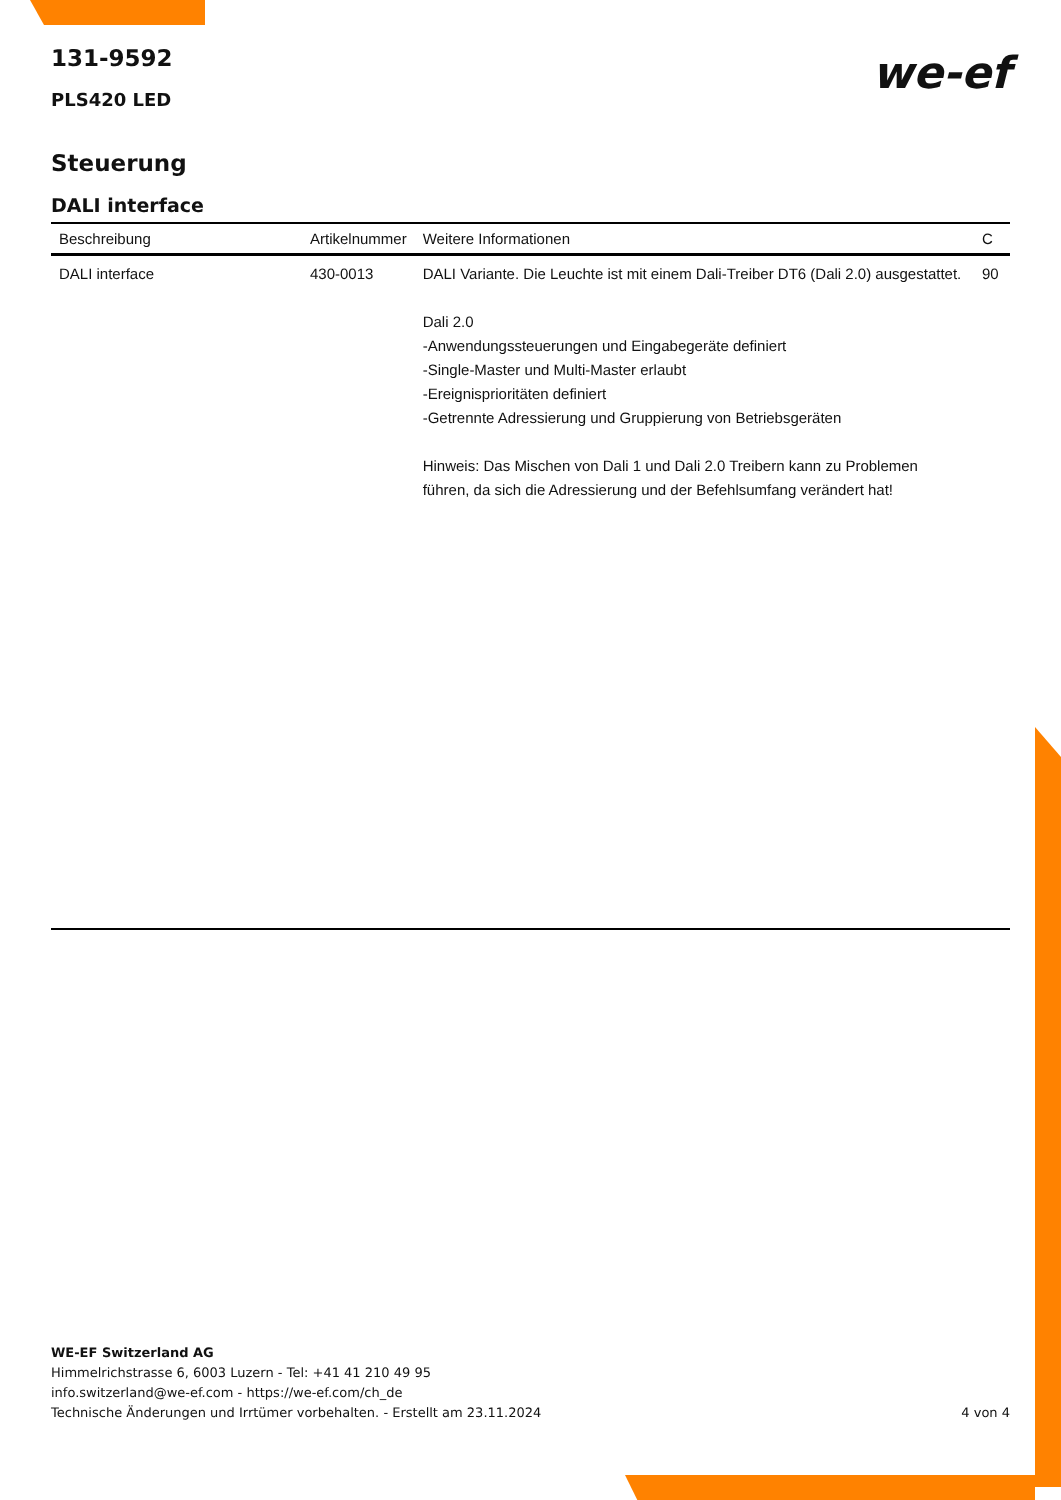131-9592
PLS420 LED
we-ef
Steuerung
DALI interface
| Beschreibung | Artikelnummer | Weitere Informationen | C |
| --- | --- | --- | --- |
| DALI interface | 430-0013 | DALI Variante. Die Leuchte ist mit einem Dali-Treiber DT6 (Dali 2.0) ausgestattet. Dali 2.0 -Anwendungssteuerungen und Eingabegeräte definiert -Single-Master und Multi-Master erlaubt -Ereignisprioritäten definiert -Getrennte Adressierung und Gruppierung von Betriebsgeräten Hinweis: Das Mischen von Dali 1 und Dali 2.0 Treibern kann zu Problemen führen, da sich die Adressierung und der Befehlsumfang verändert hat! | 90 |
WE-EF Switzerland AG
Himmelrichstrasse 6, 6003 Luzern - Tel: +41 41 210 49 95
info.switzerland@we-ef.com - https://we-ef.com/ch_de
Technische Änderungen und Irrtümer vorbehalten. - Erstellt am 23.11.2024
4 von 4